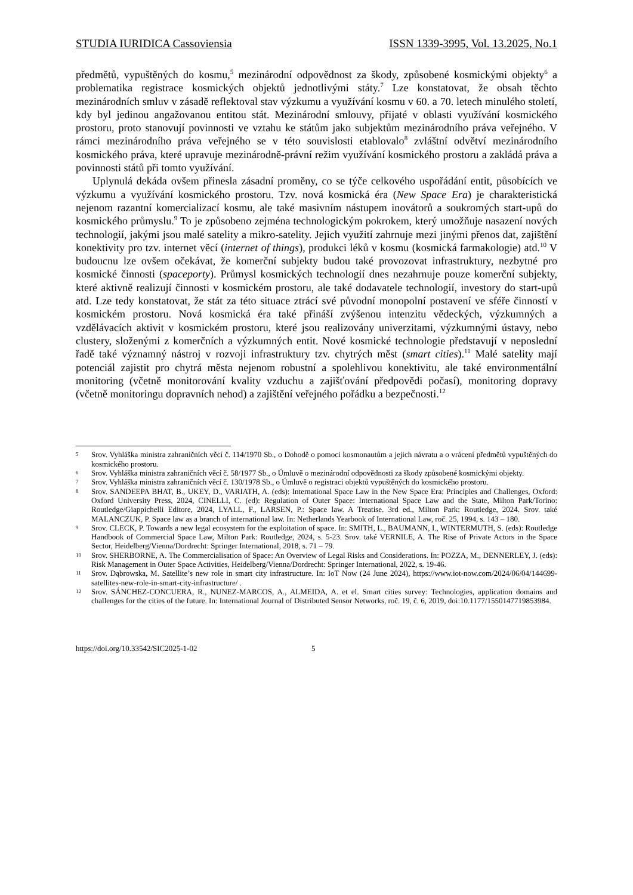STUDIA IURIDICA Cassoviensia ISSN 1339-3995, Vol. 13.2025, No.1
předmětů, vypuštěných do kosmu,<sup>5</sup> mezinárodní odpovědnost za škody, způsobené kosmickými objekty<sup>6</sup> a problematika registrace kosmických objektů jednotlivými státy.<sup>7</sup> Lze konstatovat, že obsah těchto mezinárodních smluv v zásadě reflektoval stav výzkumu a využívání kosmu v 60. a 70. letech minulého století, kdy byl jedinou angažovanou entitou stát. Mezinárodní smlouvy, přijaté v oblasti využívání kosmického prostoru, proto stanovují povinnosti ve vztahu ke státům jako subjektům mezinárodního práva veřejného. V rámci mezinárodního práva veřejného se v této souvislosti etablovalo<sup>8</sup> zvláštní odvětví mezinárodního kosmického práva, které upravuje mezinárodně-právní režim využívání kosmického prostoru a zakládá práva a povinnosti států při tomto využívání.
Uplynulá dekáda ovšem přinesla zásadní proměny, co se týče celkového uspořádání entit, působících ve výzkumu a využívání kosmického prostoru. Tzv. nová kosmická éra (New Space Era) je charakteristická nejenom razantní komercializací kosmu, ale také masivním nástupem inovátorů a soukromých start-upů do kosmického průmyslu.<sup>9</sup> To je způsobeno zejména technologickým pokrokem, který umožňuje nasazení nových technologií, jakými jsou malé satelity a mikro-satelity. Jejich využití zahrnuje mezi jinými přenos dat, zajištění konektivity pro tzv. internet věcí (internet of things), produkci léků v kosmu (kosmická farmakologie) atd.<sup>10</sup> V budoucnu lze ovšem očekávat, že komerční subjekty budou také provozovat infrastruktury, nezbytné pro kosmické činnosti (spaceporty). Průmysl kosmických technologií dnes nezahrnuje pouze komerční subjekty, které aktivně realizují činnosti v kosmickém prostoru, ale také dodavatele technologií, investory do start-upů atd. Lze tedy konstatovat, že stát za této situace ztrácí své původní monopolní postavení ve sféře činností v kosmickém prostoru. Nová kosmická éra také přináší zvýšenou intenzitu vědeckých, výzkumných a vzdělávacích aktivit v kosmickém prostoru, které jsou realizovány univerzitami, výzkumnými ústavy, nebo clustery, složenými z komerčních a výzkumných entit. Nové kosmické technologie představují v neposlední řadě také významný nástroj v rozvoji infrastruktury tzv. chytrých měst (smart cities).<sup>11</sup> Malé satelity mají potenciál zajistit pro chytrá města nejenom robustní a spolehlivou konektivitu, ale také environmentální monitoring (včetně monitorování kvality vzduchu a zajišťování předpovědi počasí), monitoring dopravy (včetně monitoringu dopravních nehod) a zajištění veřejného pořádku a bezpečnosti.<sup>12</sup>
5 Srov. Vyhláška ministra zahraničních věcí č. 114/1970 Sb., o Dohodě o pomoci kosmonautům a jejich návratu a o vrácení předmětů vypuštěných do kosmického prostoru.
6 Srov. Vyhláška ministra zahraničních věcí č. 58/1977 Sb., o Úmluvě o mezinárodní odpovědnosti za škody způsobené kosmickými objekty.
7 Srov. Vyhláška ministra zahraničních věcí č. 130/1978 Sb., o Úmluvě o registraci objektů vypuštěných do kosmického prostoru.
8 Srov. SANDEEPA BHAT, B., UKEY, D., VARIATH, A. (eds): International Space Law in the New Space Era: Principles and Challenges, Oxford: Oxford University Press, 2024, CINELLI, C. (ed): Regulation of Outer Space: International Space Law and the State, Milton Park/Torino: Routledge/Giappichelli Editore, 2024, LYALL, F., LARSEN, P.: Space law. A Treatise. 3rd ed., Milton Park: Routledge, 2024. Srov. také MALANCZUK, P. Space law as a branch of international law. In: Netherlands Yearbook of International Law, roč. 25, 1994, s. 143 – 180.
9 Srov. CLECK, P. Towards a new legal ecosystem for the exploitation of space. In: SMITH, L., BAUMANN, I., WINTERMUTH, S. (eds): Routledge Handbook of Commercial Space Law, Milton Park: Routledge, 2024, s. 5-23. Srov. také VERNILE, A. The Rise of Private Actors in the Space Sector, Heidelberg/Vienna/Dordrecht: Springer International, 2018, s. 71 – 79.
10 Srov. SHERBORNE, A. The Commercialisation of Space: An Overview of Legal Risks and Considerations. In: POZZA, M., DENNERLEY, J. (eds): Risk Management in Outer Space Activities, Heidelberg/Vienna/Dordrecht: Springer International, 2022, s. 19-46.
11 Srov. Dąbrowska, M. Satellite’s new role in smart city infrastructure. In: IoT Now (24 June 2024), https://www.iot-now.com/2024/06/04/144699-satellites-new-role-in-smart-city-infrastructure/ .
12 Srov. SÁNCHEZ-CONCUERA, R., NUNEZ-MARCOS, A., ALMEIDA, A. et el. Smart cities survey: Technologies, application domains and challenges for the cities of the future. In: International Journal of Distributed Sensor Networks, roč. 19, č. 6, 2019, doi:10.1177/1550147719853984.
https://doi.org/10.33542/SIC2025-1-02 5